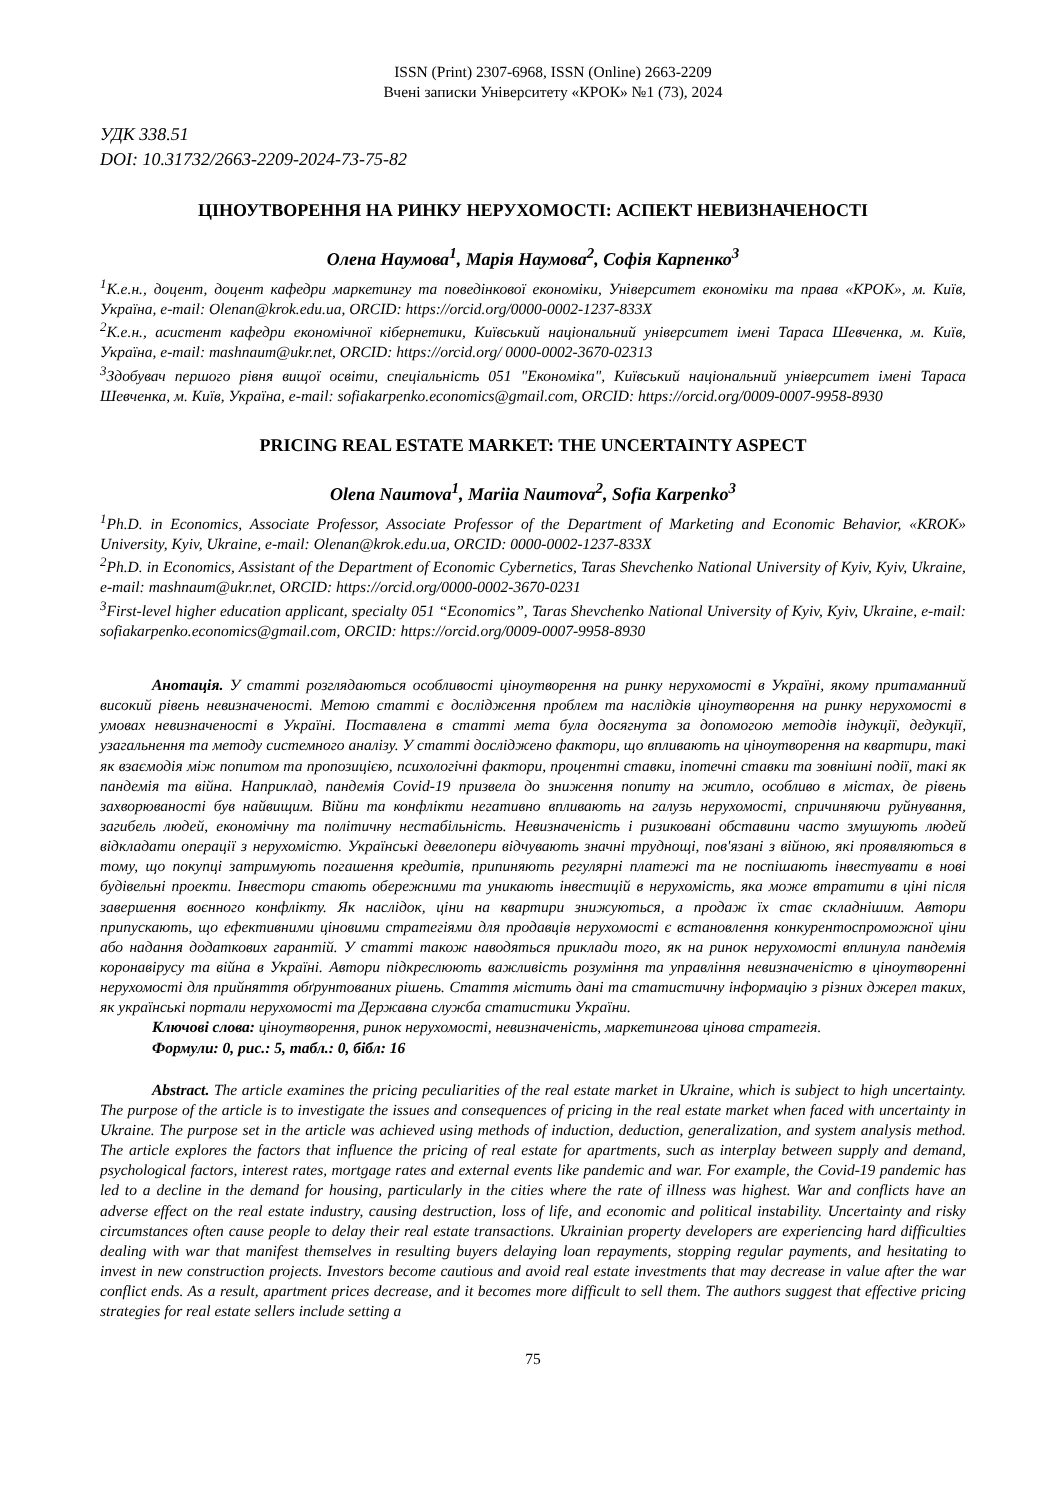ISSN (Print) 2307-6968, ISSN (Online) 2663-2209
Вчені записки Університету «КРОК» №1 (73), 2024
УДК 338.51
DOI: 10.31732/2663-2209-2024-73-75-82
ЦІНОУТВОРЕННЯ НА РИНКУ НЕРУХОМОСТІ: АСПЕКТ НЕВИЗНАЧЕНОСТІ
Олена Наумова<sup>1</sup>, Марія Наумова<sup>2</sup>, Софія Карпенко<sup>3</sup>
<sup>1</sup> К.е.н., доцент, доцент кафедри маркетингу та поведінкової економіки, Університет економіки та права «КРОК», м. Київ, Україна, e-mail: Olenan@krok.edu.ua, ORCID: https://orcid.org/0000-0002-1237-833X
<sup>2</sup> К.е.н., асистент кафедри економічної кібернетики, Київський національний університет імені Тараса Шевченка, м. Київ, Україна, e-mail: mashnaum@ukr.net, ORCID: https://orcid.org/ 0000-0002-3670-02313
<sup>3</sup> Здобувач першого рівня вищої освіти, спеціальність 051 "Економіка", Київський національний університет імені Тараса Шевченка, м. Київ, Україна, e-mail: sofiakarpenko.economics@gmail.com, ORCID: https://orcid.org/0009-0007-9958-8930
PRICING REAL ESTATE MARKET: THE UNCERTAINTY ASPECT
Olena Naumova<sup>1</sup>, Mariia Naumova<sup>2</sup>, Sofia Karpenko<sup>3</sup>
<sup>1</sup> Ph.D. in Economics, Associate Professor, Associate Professor of the Department of Marketing and Economic Behavior, «KROK» University, Kyiv, Ukraine, e-mail: Olenan@krok.edu.ua, ORCID: 0000-0002-1237-833X
<sup>2</sup> Ph.D. in Economics, Assistant of the Department of Economic Cybernetics, Taras Shevchenko National University of Kyiv, Kyiv, Ukraine, e-mail: mashnaum@ukr.net, ORCID: https://orcid.org/0000-0002-3670-0231
<sup>3</sup> First-level higher education applicant, specialty 051 “Economics”, Taras Shevchenko National University of Kyiv, Kyiv, Ukraine, e-mail: sofiakarpenko.economics@gmail.com, ORCID: https://orcid.org/0009-0007-9958-8930
Анотація. У статті розглядаються особливості ціноутворення на ринку нерухомості в Україні, якому притаманний високий рівень невизначеності. Метою статті є дослідження проблем та наслідків ціноутворення на ринку нерухомості в умовах невизначеності в Україні. Поставлена в статті мета була досягнута за допомогою методів індукції, дедукції, узагальнення та методу системного аналізу. У статті досліджено фактори, що впливають на ціноутворення на квартири, такі як взаємодія між попитом та пропозицією, психологічні фактори, процентні ставки, іпотечні ставки та зовнішні події, такі як пандемія та війна. Наприклад, пандемія Covid-19 призвела до зниження попиту на житло, особливо в містах, де рівень захворюваності був найвищим. Війни та конфлікти негативно впливають на галузь нерухомості, спричиняючи руйнування, загибель людей, економічну та політичну нестабільність. Невизначеність і ризиковані обставини часто змушують людей відкладати операції з нерухомістю. Українські девелопери відчувають значні труднощі, пов'язані з війною, які проявляються в тому, що покупці затримують погашення кредитів, припиняють регулярні платежі та не поспішають інвестувати в нові будівельні проекти. Інвестори стають обережними та уникають інвестицій в нерухомість, яка може втратити в ціні після завершення воєнного конфлікту. Як наслідок, ціни на квартири знижуються, а продаж їх стає складнішим. Автори припускають, що ефективними ціновими стратегіями для продавців нерухомості є встановлення конкурентоспроможної ціни або надання додаткових гарантій. У статті також наводяться приклади того, як на ринок нерухомості вплинула пандемія коронавірусу та війна в Україні. Автори підкреслюють важливість розуміння та управління невизначеністю в ціноутворенні нерухомості для прийняття обґрунтованих рішень. Стаття містить дані та статистичну інформацію з різних джерел таких, як українські портали нерухомості та Державна служба статистики України.
Ключові слова: ціноутворення, ринок нерухомості, невизначеність, маркетингова цінова стратегія.
Формули: 0, рис.: 5, табл.: 0, бібл: 16
Abstract. The article examines the pricing peculiarities of the real estate market in Ukraine, which is subject to high uncertainty. The purpose of the article is to investigate the issues and consequences of pricing in the real estate market when faced with uncertainty in Ukraine. The purpose set in the article was achieved using methods of induction, deduction, generalization, and system analysis method. The article explores the factors that influence the pricing of real estate for apartments, such as interplay between supply and demand, psychological factors, interest rates, mortgage rates and external events like pandemic and war. For example, the Covid-19 pandemic has led to a decline in the demand for housing, particularly in the cities where the rate of illness was highest. War and conflicts have an adverse effect on the real estate industry, causing destruction, loss of life, and economic and political instability. Uncertainty and risky circumstances often cause people to delay their real estate transactions. Ukrainian property developers are experiencing hard difficulties dealing with war that manifest themselves in resulting buyers delaying loan repayments, stopping regular payments, and hesitating to invest in new construction projects. Investors become cautious and avoid real estate investments that may decrease in value after the war conflict ends. As a result, apartment prices decrease, and it becomes more difficult to sell them. The authors suggest that effective pricing strategies for real estate sellers include setting a
75